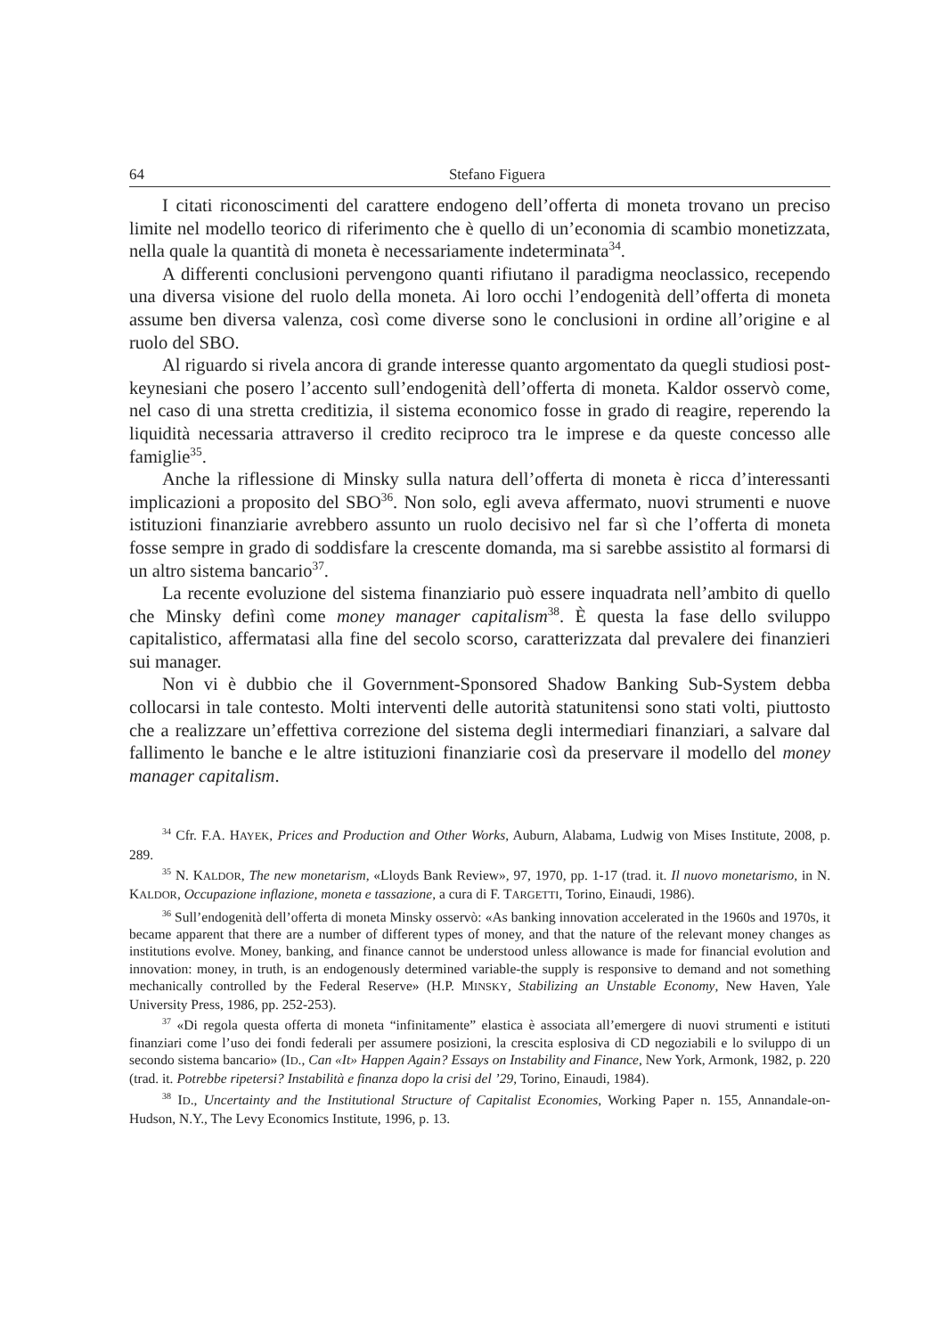64 Stefano Figuera
I citati riconoscimenti del carattere endogeno dell’offerta di moneta trovano un preciso limite nel modello teorico di riferimento che è quello di un’economia di scambio monetizzata, nella quale la quantità di moneta è necessariamente indeterminata<sup>34</sup>.
A differenti conclusioni pervengono quanti rifiutano il paradigma neoclassico, recependo una diversa visione del ruolo della moneta. Ai loro occhi l’endogenità dell’offerta di moneta assume ben diversa valenza, così come diverse sono le conclusioni in ordine all’origine e al ruolo del SBO.
Al riguardo si rivela ancora di grande interesse quanto argomentato da quegli studiosi post-keynesiani che posero l’accento sull’endogenità dell’offerta di moneta. Kaldor osservò come, nel caso di una stretta creditizia, il sistema economico fosse in grado di reagire, reperendo la liquidità necessaria attraverso il credito reciproco tra le imprese e da queste concesso alle famiglie<sup>35</sup>.
Anche la riflessione di Minsky sulla natura dell’offerta di moneta è ricca d’interessanti implicazioni a proposito del SBO<sup>36</sup>. Non solo, egli aveva affermato, nuovi strumenti e nuove istituzioni finanziarie avrebbero assunto un ruolo decisivo nel far sì che l’offerta di moneta fosse sempre in grado di soddisfare la crescente domanda, ma si sarebbe assistito al formarsi di un altro sistema bancario<sup>37</sup>.
La recente evoluzione del sistema finanziario può essere inquadrata nell’ambito di quello che Minsky definì come money manager capitalism<sup>38</sup>. È questa la fase dello sviluppo capitalistico, affermatasi alla fine del secolo scorso, caratterizzata dal prevalere dei finanzieri sui manager.
Non vi è dubbio che il Government-Sponsored Shadow Banking Sub-System debba collocarsi in tale contesto. Molti interventi delle autorità statunitensi sono stati volti, piuttosto che a realizzare un’effettiva correzione del sistema degli intermediari finanziari, a salvare dal fallimento le banche e le altre istituzioni finanziarie così da preservare il modello del money manager capitalism.
<sup>34</sup> Cfr. F.A. HAYEK, Prices and Production and Other Works, Auburn, Alabama, Ludwig von Mises Institute, 2008, p. 289.
<sup>35</sup> N. KALDOR, The new monetarism, «Lloyds Bank Review», 97, 1970, pp. 1-17 (trad. it. Il nuovo monetarismo, in N. KALDOR, Occupazione inflazione, moneta e tassazione, a cura di F. TARGETTI, Torino, Einaudi, 1986).
<sup>36</sup> Sull’endogenità dell’offerta di moneta Minsky osservò: «As banking innovation accelerated in the 1960s and 1970s, it became apparent that there are a number of different types of money, and that the nature of the relevant money changes as institutions evolve. Money, banking, and finance cannot be understood unless allowance is made for financial evolution and innovation: money, in truth, is an endogenously determined variable-the supply is responsive to demand and not something mechanically controlled by the Federal Reserve» (H.P. MINSKY, Stabilizing an Unstable Economy, New Haven, Yale University Press, 1986, pp. 252-253).
<sup>37</sup> «Di regola questa offerta di moneta “infinitamente” elastica è associata all’emergere di nuovi strumenti e istituti finanziari come l’uso dei fondi federali per assumere posizioni, la crescita esplosiva di CD negoziabili e lo sviluppo di un secondo sistema bancario» (ID., Can «It» Happen Again? Essays on Instability and Finance, New York, Armonk, 1982, p. 220 (trad. it. Potrebbe ripetersi? Instabilità e finanza dopo la crisi del ’29, Torino, Einaudi, 1984).
<sup>38</sup> ID., Uncertainty and the Institutional Structure of Capitalist Economies, Working Paper n. 155, Annandale-on-Hudson, N.Y., The Levy Economics Institute, 1996, p. 13.